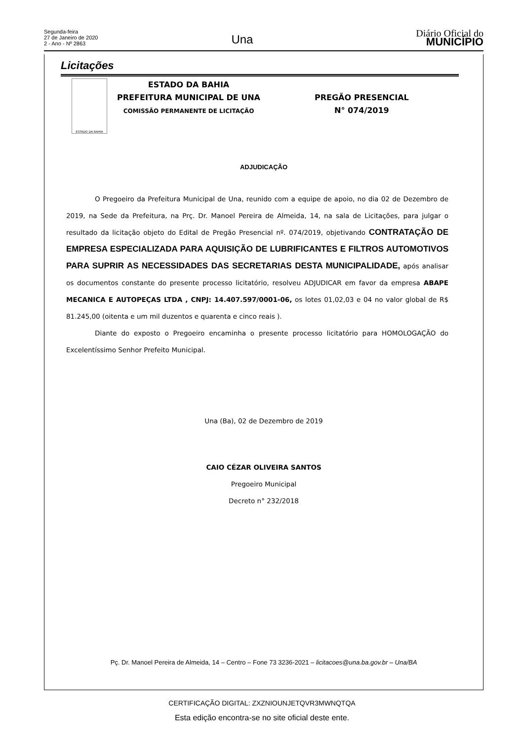Segunda-feira
27 de Janeiro de 2020
2 - Ano - Nº 2863
Una
Diário Oficial do
MUNICÍPIO
Licitações
ESTADO DA BAHIA
ESTADO DA BAHIA
PREFEITURA MUNICIPAL DE UNA
COMISSÃO PERMANENTE DE LICITAÇÃO
PREGÃO PRESENCIAL
N° 074/2019
ADJUDICAÇÃO
O Pregoeiro da Prefeitura Municipal de Una, reunido com a equipe de apoio, no dia 02 de Dezembro de 2019, na Sede da Prefeitura, na Prç. Dr. Manoel Pereira de Almeida, 14, na sala de Licitações, para julgar o resultado da licitação objeto do Edital de Pregão Presencial nº. 074/2019, objetivando CONTRATAÇÃO DE EMPRESA ESPECIALIZADA PARA AQUISIÇÃO DE LUBRIFICANTES E FILTROS AUTOMOTIVOS PARA SUPRIR AS NECESSIDADES DAS SECRETARIAS DESTA MUNICIPALIDADE, após analisar os documentos constante do presente processo licitatório, resolveu ADJUDICAR em favor da empresa ABAPE MECANICA E AUTOPEÇAS LTDA , CNPJ: 14.407.597/0001-06, os lotes 01,02,03 e 04 no valor global de R$ 81.245,00 (oitenta e um mil duzentos e quarenta e cinco reais ).
Diante do exposto o Pregoeiro encaminha o presente processo licitatório para HOMOLOGAÇÃO do Excelentíssimo Senhor Prefeito Municipal.
Una (Ba), 02 de Dezembro de 2019
CAIO CÉZAR OLIVEIRA SANTOS
Pregoeiro Municipal
Decreto n° 232/2018
Pç. Dr. Manoel Pereira de Almeida, 14 – Centro – Fone 73 3236-2021 – licitacoes@una.ba.gov.br – Una/BA
CERTIFICAÇÃO DIGITAL: ZXZNIOUNJETQVR3MWNQTQA
Esta edição encontra-se no site oficial deste ente.